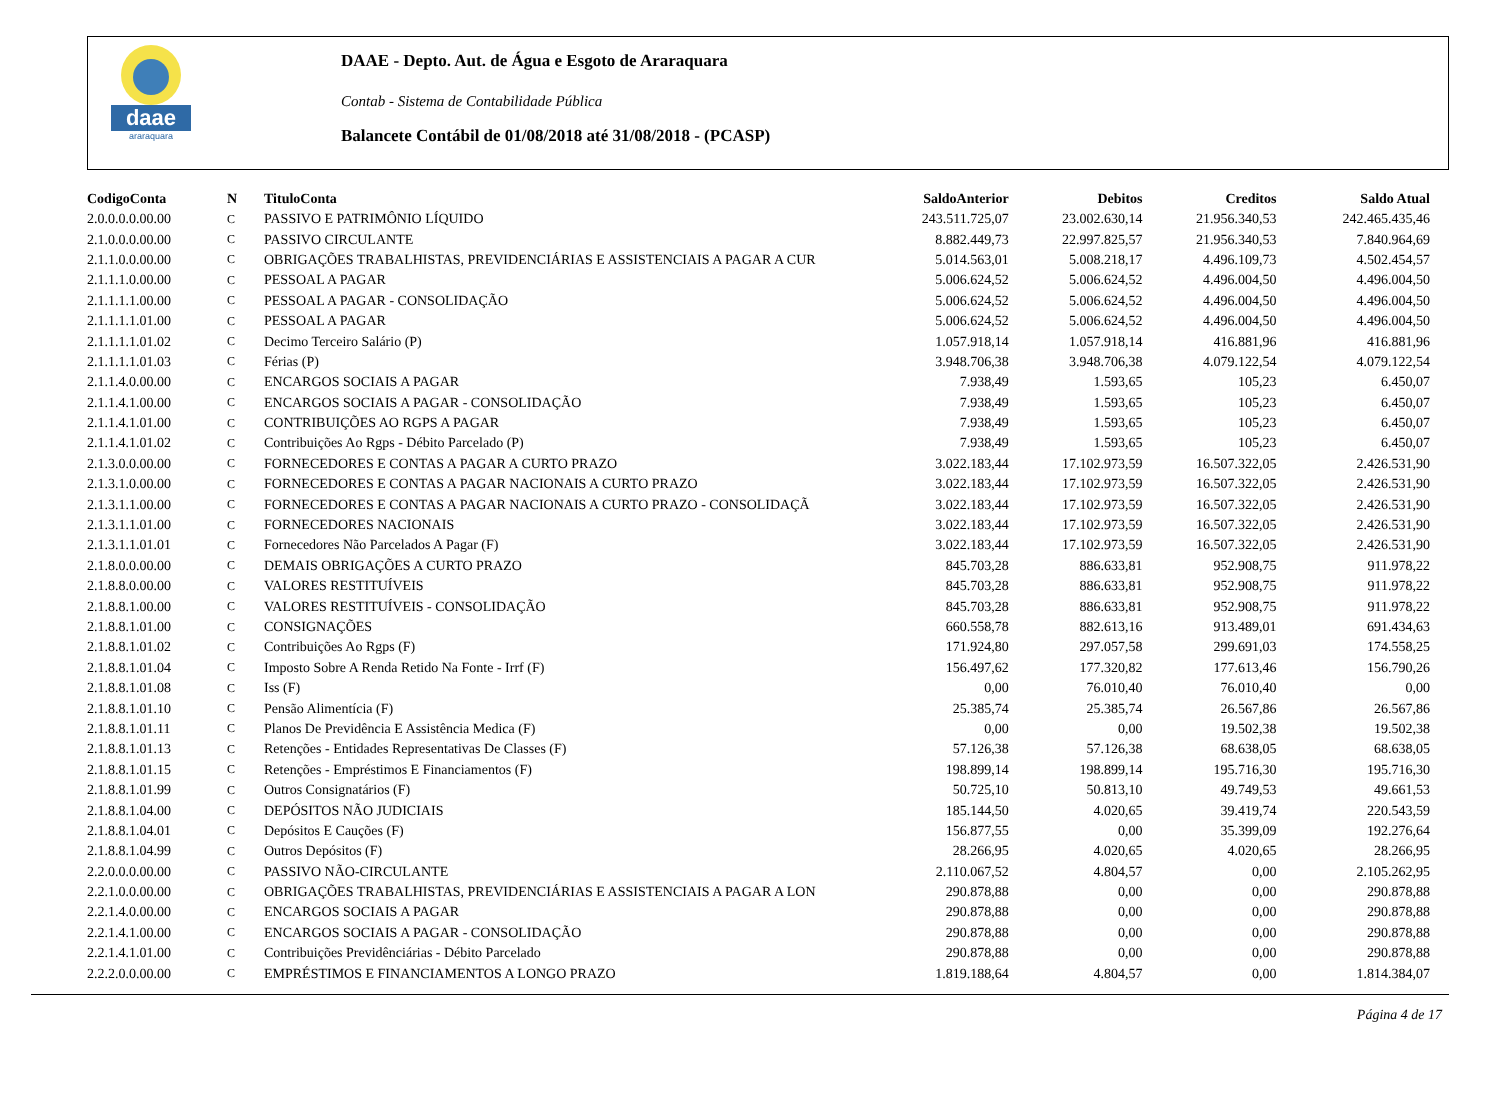daae
araraquara
DAAE - Depto. Aut. de Água e Esgoto de Araraquara
Contab - Sistema de Contabilidade Pública
Balancete Contábil de 01/08/2018 até 31/08/2018 - (PCASP)
| CodigoConta | N | TituloConta | SaldoAnterior | Debitos | Creditos | Saldo Atual |
| --- | --- | --- | --- | --- | --- | --- |
| 2.0.0.0.0.00.00 | C | PASSIVO E PATRIMÔNIO LÍQUIDO | 243.511.725,07 | 23.002.630,14 | 21.956.340,53 | 242.465.435,46 |
| 2.1.0.0.0.00.00 | C | PASSIVO CIRCULANTE | 8.882.449,73 | 22.997.825,57 | 21.956.340,53 | 7.840.964,69 |
| 2.1.1.0.0.00.00 | C | OBRIGAÇÕES TRABALHISTAS, PREVIDENCIÁRIAS E ASSISTENCIAIS A PAGAR A CUR | 5.014.563,01 | 5.008.218,17 | 4.496.109,73 | 4.502.454,57 |
| 2.1.1.1.0.00.00 | C | PESSOAL A PAGAR | 5.006.624,52 | 5.006.624,52 | 4.496.004,50 | 4.496.004,50 |
| 2.1.1.1.1.00.00 | C | PESSOAL A PAGAR - CONSOLIDAÇÃO | 5.006.624,52 | 5.006.624,52 | 4.496.004,50 | 4.496.004,50 |
| 2.1.1.1.1.01.00 | C | PESSOAL A PAGAR | 5.006.624,52 | 5.006.624,52 | 4.496.004,50 | 4.496.004,50 |
| 2.1.1.1.1.01.02 | C | Decimo Terceiro Salário (P) | 1.057.918,14 | 1.057.918,14 | 416.881,96 | 416.881,96 |
| 2.1.1.1.1.01.03 | C | Férias (P) | 3.948.706,38 | 3.948.706,38 | 4.079.122,54 | 4.079.122,54 |
| 2.1.1.4.0.00.00 | C | ENCARGOS SOCIAIS A PAGAR | 7.938,49 | 1.593,65 | 105,23 | 6.450,07 |
| 2.1.1.4.1.00.00 | C | ENCARGOS SOCIAIS A PAGAR - CONSOLIDAÇÃO | 7.938,49 | 1.593,65 | 105,23 | 6.450,07 |
| 2.1.1.4.1.01.00 | C | CONTRIBUIÇÕES AO RGPS A PAGAR | 7.938,49 | 1.593,65 | 105,23 | 6.450,07 |
| 2.1.1.4.1.01.02 | C | Contribuições Ao Rgps - Débito Parcelado (P) | 7.938,49 | 1.593,65 | 105,23 | 6.450,07 |
| 2.1.3.0.0.00.00 | C | FORNECEDORES E CONTAS A PAGAR A CURTO PRAZO | 3.022.183,44 | 17.102.973,59 | 16.507.322,05 | 2.426.531,90 |
| 2.1.3.1.0.00.00 | C | FORNECEDORES E CONTAS A PAGAR NACIONAIS A CURTO PRAZO | 3.022.183,44 | 17.102.973,59 | 16.507.322,05 | 2.426.531,90 |
| 2.1.3.1.1.00.00 | C | FORNECEDORES E CONTAS A PAGAR NACIONAIS A CURTO PRAZO - CONSOLIDAÇÃ | 3.022.183,44 | 17.102.973,59 | 16.507.322,05 | 2.426.531,90 |
| 2.1.3.1.1.01.00 | C | FORNECEDORES NACIONAIS | 3.022.183,44 | 17.102.973,59 | 16.507.322,05 | 2.426.531,90 |
| 2.1.3.1.1.01.01 | C | Fornecedores Não Parcelados A Pagar (F) | 3.022.183,44 | 17.102.973,59 | 16.507.322,05 | 2.426.531,90 |
| 2.1.8.0.0.00.00 | C | DEMAIS OBRIGAÇÕES A CURTO PRAZO | 845.703,28 | 886.633,81 | 952.908,75 | 911.978,22 |
| 2.1.8.8.0.00.00 | C | VALORES RESTITUÍVEIS | 845.703,28 | 886.633,81 | 952.908,75 | 911.978,22 |
| 2.1.8.8.1.00.00 | C | VALORES RESTITUÍVEIS - CONSOLIDAÇÃO | 845.703,28 | 886.633,81 | 952.908,75 | 911.978,22 |
| 2.1.8.8.1.01.00 | C | CONSIGNAÇÕES | 660.558,78 | 882.613,16 | 913.489,01 | 691.434,63 |
| 2.1.8.8.1.01.02 | C | Contribuições Ao Rgps (F) | 171.924,80 | 297.057,58 | 299.691,03 | 174.558,25 |
| 2.1.8.8.1.01.04 | C | Imposto Sobre A Renda Retido Na Fonte - Irrf (F) | 156.497,62 | 177.320,82 | 177.613,46 | 156.790,26 |
| 2.1.8.8.1.01.08 | C | Iss (F) | 0,00 | 76.010,40 | 76.010,40 | 0,00 |
| 2.1.8.8.1.01.10 | C | Pensão Alimentícia (F) | 25.385,74 | 25.385,74 | 26.567,86 | 26.567,86 |
| 2.1.8.8.1.01.11 | C | Planos De Previdência E Assistência Medica (F) | 0,00 | 0,00 | 19.502,38 | 19.502,38 |
| 2.1.8.8.1.01.13 | C | Retenções - Entidades Representativas De Classes (F) | 57.126,38 | 57.126,38 | 68.638,05 | 68.638,05 |
| 2.1.8.8.1.01.15 | C | Retenções - Empréstimos E Financiamentos (F) | 198.899,14 | 198.899,14 | 195.716,30 | 195.716,30 |
| 2.1.8.8.1.01.99 | C | Outros Consignatários (F) | 50.725,10 | 50.813,10 | 49.749,53 | 49.661,53 |
| 2.1.8.8.1.04.00 | C | DEPÓSITOS NÃO JUDICIAIS | 185.144,50 | 4.020,65 | 39.419,74 | 220.543,59 |
| 2.1.8.8.1.04.01 | C | Depósitos E Cauções (F) | 156.877,55 | 0,00 | 35.399,09 | 192.276,64 |
| 2.1.8.8.1.04.99 | C | Outros Depósitos (F) | 28.266,95 | 4.020,65 | 4.020,65 | 28.266,95 |
| 2.2.0.0.0.00.00 | C | PASSIVO NÃO-CIRCULANTE | 2.110.067,52 | 4.804,57 | 0,00 | 2.105.262,95 |
| 2.2.1.0.0.00.00 | C | OBRIGAÇÕES TRABALHISTAS, PREVIDENCIÁRIAS E ASSISTENCIAIS A PAGAR A LON | 290.878,88 | 0,00 | 0,00 | 290.878,88 |
| 2.2.1.4.0.00.00 | C | ENCARGOS SOCIAIS A PAGAR | 290.878,88 | 0,00 | 0,00 | 290.878,88 |
| 2.2.1.4.1.00.00 | C | ENCARGOS SOCIAIS A PAGAR - CONSOLIDAÇÃO | 290.878,88 | 0,00 | 0,00 | 290.878,88 |
| 2.2.1.4.1.01.00 | C | Contribuições Previdênciárias - Débito Parcelado | 290.878,88 | 0,00 | 0,00 | 290.878,88 |
| 2.2.2.0.0.00.00 | C | EMPRÉSTIMOS E FINANCIAMENTOS A LONGO PRAZO | 1.819.188,64 | 4.804,57 | 0,00 | 1.814.384,07 |
Página 4 de 17